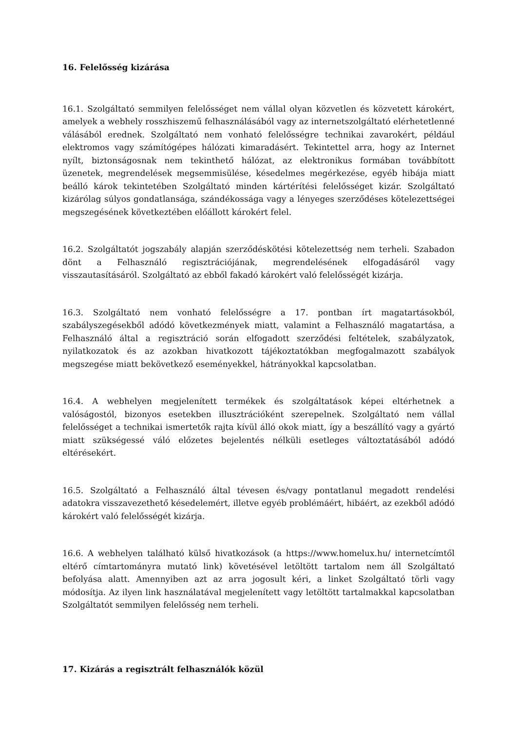16. Felelősség kizárása
16.1. Szolgáltató semmilyen felelősséget nem vállal olyan közvetlen és közvetett károkért, amelyek a webhely rosszhiszemű felhasználásából vagy az internetszolgáltató elérhetetlenné válásából erednek. Szolgáltató nem vonható felelősségre technikai zavarokért, például elektromos vagy számítógépes hálózati kimaradásért. Tekintettel arra, hogy az Internet nyílt, biztonságosnak nem tekinthető hálózat, az elektronikus formában továbbított üzenetek, megrendelések megsemmisülése, késedelmes megérkezése, egyéb hibája miatt beálló károk tekintetében Szolgáltató minden kártérítési felelősséget kizár. Szolgáltató kizárólag súlyos gondatlansága, szándékossága vagy a lényeges szerződéses kötelezettségei megszegésének következtében előállott károkért felel.
16.2. Szolgáltatót jogszabály alapján szerződéskötési kötelezettség nem terheli. Szabadon dönt a Felhasználó regisztrációjának, megrendelésének elfogadásáról vagy visszautasításáról. Szolgáltató az ebből fakadó károkért való felelősségét kizárja.
16.3. Szolgáltató nem vonható felelősségre a 17. pontban írt magatartásokból, szabályszegésekből adódó következmények miatt, valamint a Felhasználó magatartása, a Felhasználó által a regisztráció során elfogadott szerződési feltételek, szabályzatok, nyilatkozatok és az azokban hivatkozott tájékoztatókban megfogalmazott szabályok megszegése miatt bekövetkező eseményekkel, hátrányokkal kapcsolatban.
16.4. A webhelyen megjelenített termékek és szolgáltatások képei eltérhetnek a valóságostól, bizonyos esetekben illusztrációként szerepelnek. Szolgáltató nem vállal felelősséget a technikai ismertetők rajta kívül álló okok miatt, így a beszállító vagy a gyártó miatt szükségessé váló előzetes bejelentés nélküli esetleges változtatásából adódó eltérésekért.
16.5. Szolgáltató a Felhasználó által tévesen és/vagy pontatlanul megadott rendelési adatokra visszavezethető késedelemért, illetve egyéb problémáért, hibáért, az ezekből adódó károkért való felelősségét kizárja.
16.6. A webhelyen található külső hivatkozások (a https://www.homelux.hu/ internetcímtől eltérő címtartományra mutató link) követésével letöltött tartalom nem áll Szolgáltató befolyása alatt. Amennyiben azt az arra jogosult kéri, a linket Szolgáltató törli vagy módosítja. Az ilyen link használatával megjelenített vagy letöltött tartalmakkal kapcsolatban Szolgáltatót semmilyen felelősség nem terheli.
17. Kizárás a regisztrált felhasználók közül